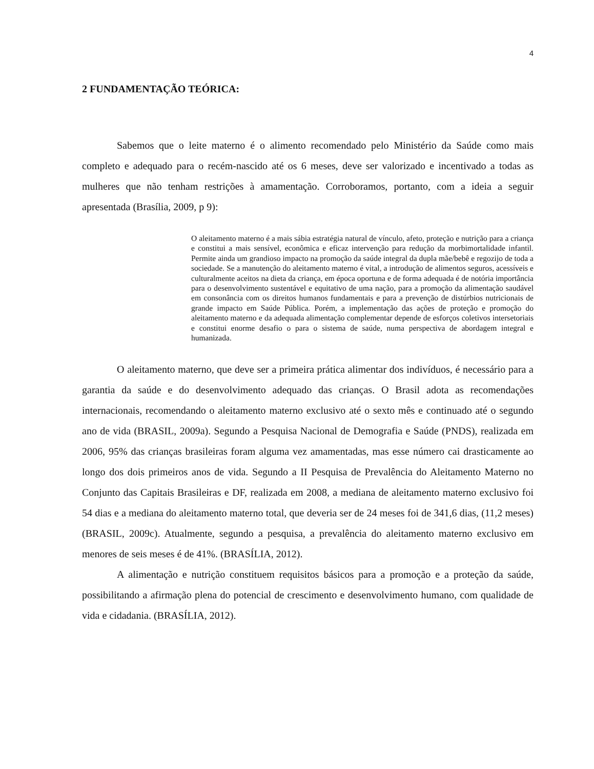4
2 FUNDAMENTAÇÃO TEÓRICA:
Sabemos que o leite materno é o alimento recomendado pelo Ministério da Saúde como mais completo e adequado para o recém-nascido até os 6 meses, deve ser valorizado e incentivado a todas as mulheres que não tenham restrições à amamentação. Corroboramos, portanto, com a ideia a seguir apresentada (Brasília, 2009, p 9):
O aleitamento materno é a mais sábia estratégia natural de vínculo, afeto, proteção e nutrição para a criança e constitui a mais sensível, econômica e eficaz intervenção para redução da morbimortalidade infantil. Permite ainda um grandioso impacto na promoção da saúde integral da dupla mãe/bebê e regozijo de toda a sociedade. Se a manutenção do aleitamento materno é vital, a introdução de alimentos seguros, acessíveis e culturalmente aceitos na dieta da criança, em época oportuna e de forma adequada é de notória importância para o desenvolvimento sustentável e equitativo de uma nação, para a promoção da alimentação saudável em consonância com os direitos humanos fundamentais e para a prevenção de distúrbios nutricionais de grande impacto em Saúde Pública. Porém, a implementação das ações de proteção e promoção do aleitamento materno e da adequada alimentação complementar depende de esforços coletivos intersetoriais e constitui enorme desafio o para o sistema de saúde, numa perspectiva de abordagem integral e humanizada.
O aleitamento materno, que deve ser a primeira prática alimentar dos indivíduos, é necessário para a garantia da saúde e do desenvolvimento adequado das crianças. O Brasil adota as recomendações internacionais, recomendando o aleitamento materno exclusivo até o sexto mês e continuado até o segundo ano de vida (BRASIL, 2009a). Segundo a Pesquisa Nacional de Demografia e Saúde (PNDS), realizada em 2006, 95% das crianças brasileiras foram alguma vez amamentadas, mas esse número cai drasticamente ao longo dos dois primeiros anos de vida. Segundo a II Pesquisa de Prevalência do Aleitamento Materno no Conjunto das Capitais Brasileiras e DF, realizada em 2008, a mediana de aleitamento materno exclusivo foi 54 dias e a mediana do aleitamento materno total, que deveria ser de 24 meses foi de 341,6 dias, (11,2 meses) (BRASIL, 2009c). Atualmente, segundo a pesquisa, a prevalência do aleitamento materno exclusivo em menores de seis meses é de 41%. (BRASÍLIA, 2012).
A alimentação e nutrição constituem requisitos básicos para a promoção e a proteção da saúde, possibilitando a afirmação plena do potencial de crescimento e desenvolvimento humano, com qualidade de vida e cidadania. (BRASÍLIA, 2012).